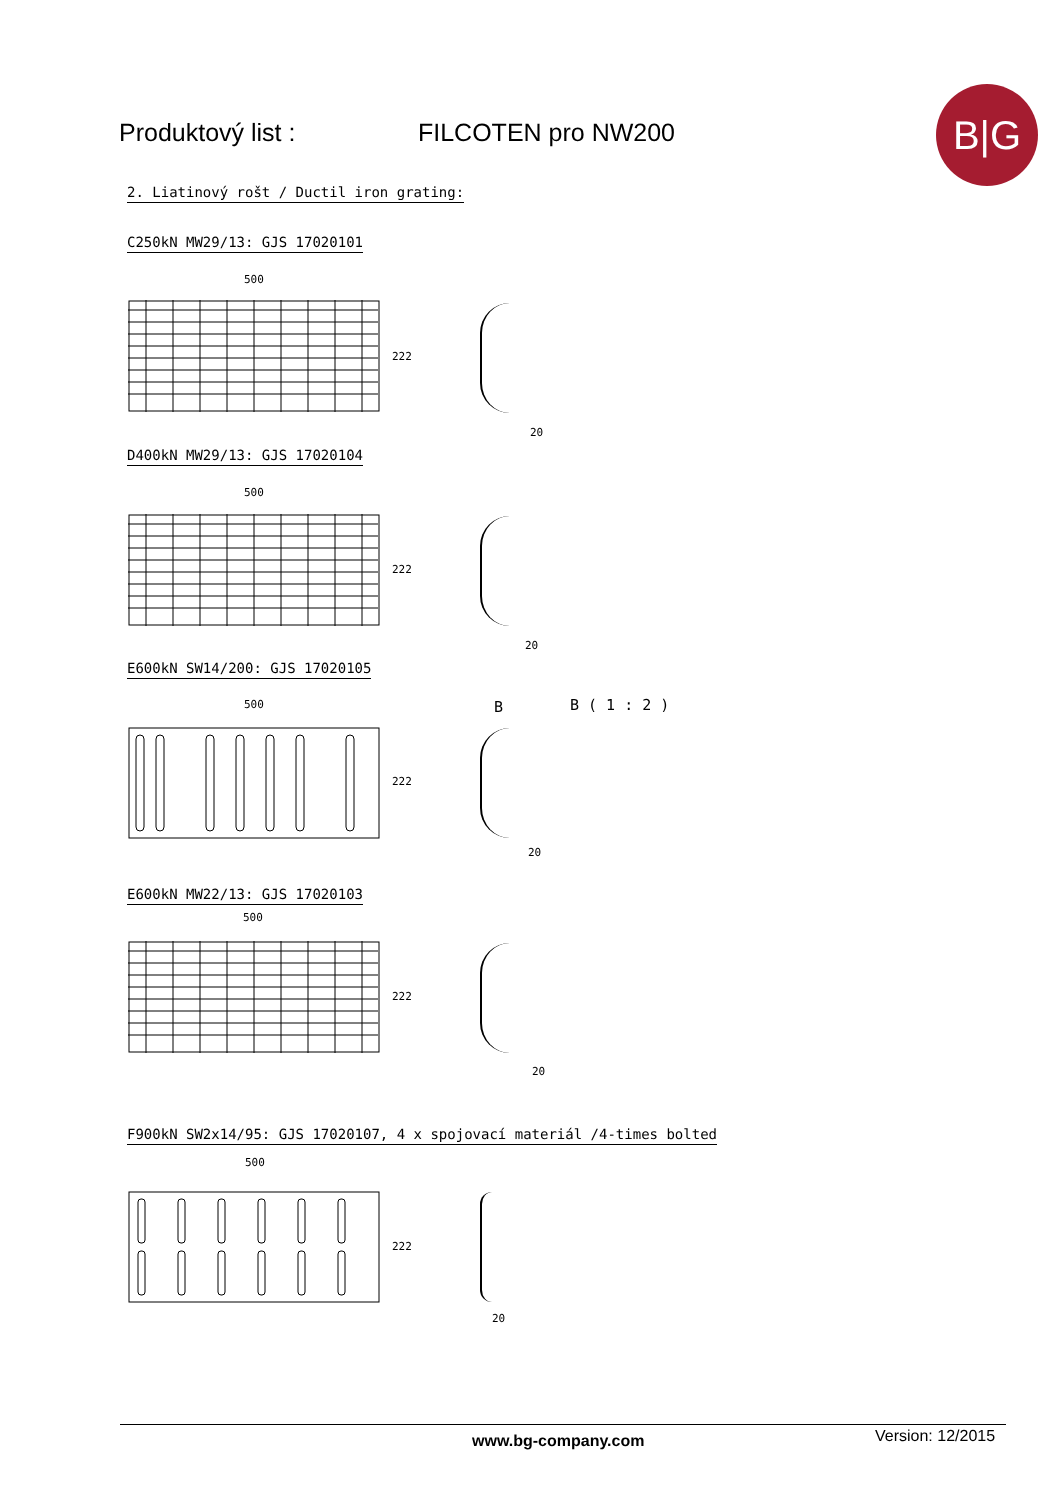Produktový list : FILCOTEN pro NW200
B|G
2. Liatinový rošt / Ductil iron grating:
C250kN MW29/13: GJS 17020101
500
222
20
D400kN MW29/13: GJS 17020104
500
222
20
E600kN SW14/200: GJS 17020105
500
222
B B ( 1 : 2 )
20
E600kN MW22/13: GJS 17020103
500
222
20
F900kN SW2x14/95: GJS 17020107, 4 x spojovací materiál /4-times bolted
500
222
20
www.bg-company.com Version: 12/2015